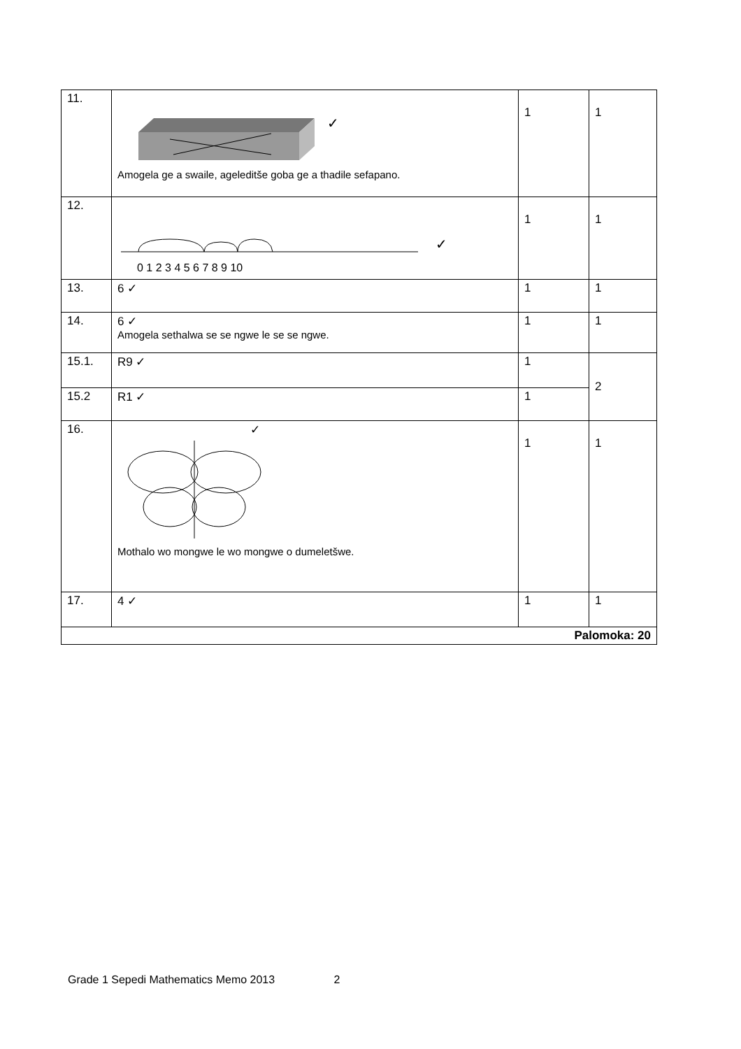| 11. | ✓ Amogela ge a swaile, ageleditše goba ge a thadile sefapano. | 1 | 1 |
| 12. | ✓ 0 1 2 3 4 5 6 7 8 9 10 | 1 | 1 |
| 13. | 6 ✓ | 1 | 1 |
| 14. | 6 ✓ Amogela sethalwa se se ngwe le se se ngwe. | 1 | 1 |
| 15.1. | R9 ✓ | 1 | 2 |
| 15.2 | R1 ✓ | 1 | |
| 16. | ✓ Mothalo wo mongwe le wo mongwe o dumeletšwe. | 1 | 1 |
| 17. | 4 ✓ | 1 | 1 |
| Palomoka: 20 | | | |
Grade 1 Sepedi Mathematics Memo 2013 2